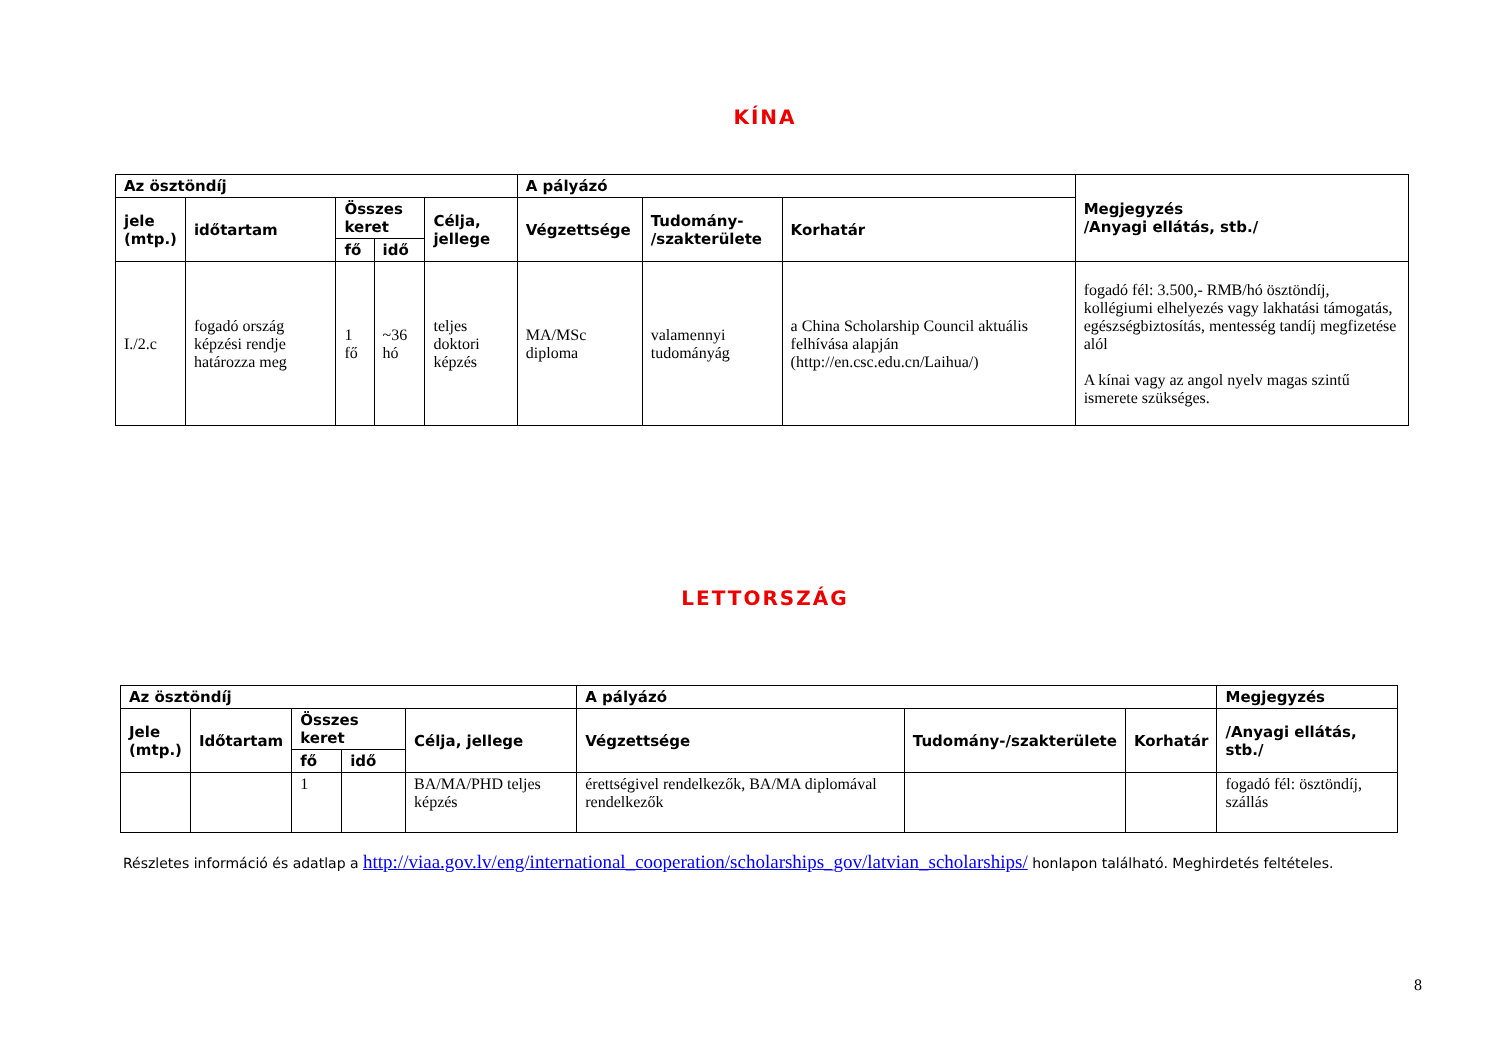KÍNA
| Az ösztöndíj | | | | | A pályázó | | | Megjegyzés /Anyagi ellátás, stb./ |
| --- | --- | --- | --- | --- | --- | --- | --- | --- |
| jele (mtp.) | időtartam | Összes keret | | Célja, jellege | Végzettsége | Tudomány- /szakterülete | Korhatár | |
| | | fő | idő | | | | | |
| I./2.c | fogadó ország képzési rendje határozza meg | 1 fő | ~36 hó | teljes doktori képzés | MA/MSc diploma | valamennyi tudományág | a China Scholarship Council aktuális felhívása alapján (http://en.csc.edu.cn/Laihua/) | fogadó fél: 3.500,- RMB/hó ösztöndíj, kollégiumi elhelyezés vagy lakhatási támogatás, egészségbiztosítás, mentesség tandíj megfizetése alól A kínai vagy az angol nyelv magas szintű ismerete szükséges. |
LETTORSZÁG
| Az ösztöndíj | | | | | A pályázó | | | Megjegyzés |
| --- | --- | --- | --- | --- | --- | --- | --- | --- |
| Jele (mtp.) | Időtartam | Összes keret | | Célja, jellege | Végzettsége | Tudomány-/szakterülete | Korhatár | /Anyagi ellátás, stb./ |
| | | fő | idő | | | | | |
| | | 1 | | BA/MA/PHD teljes képzés | érettségivel rendelkezők, BA/MA diplomával rendelkezők | | | fogadó fél: ösztöndíj, szállás |
Részletes információ és adatlap a http://viaa.gov.lv/eng/international_cooperation/scholarships_gov/latvian_scholarships/ honlapon található. Meghirdetés feltételes.
8